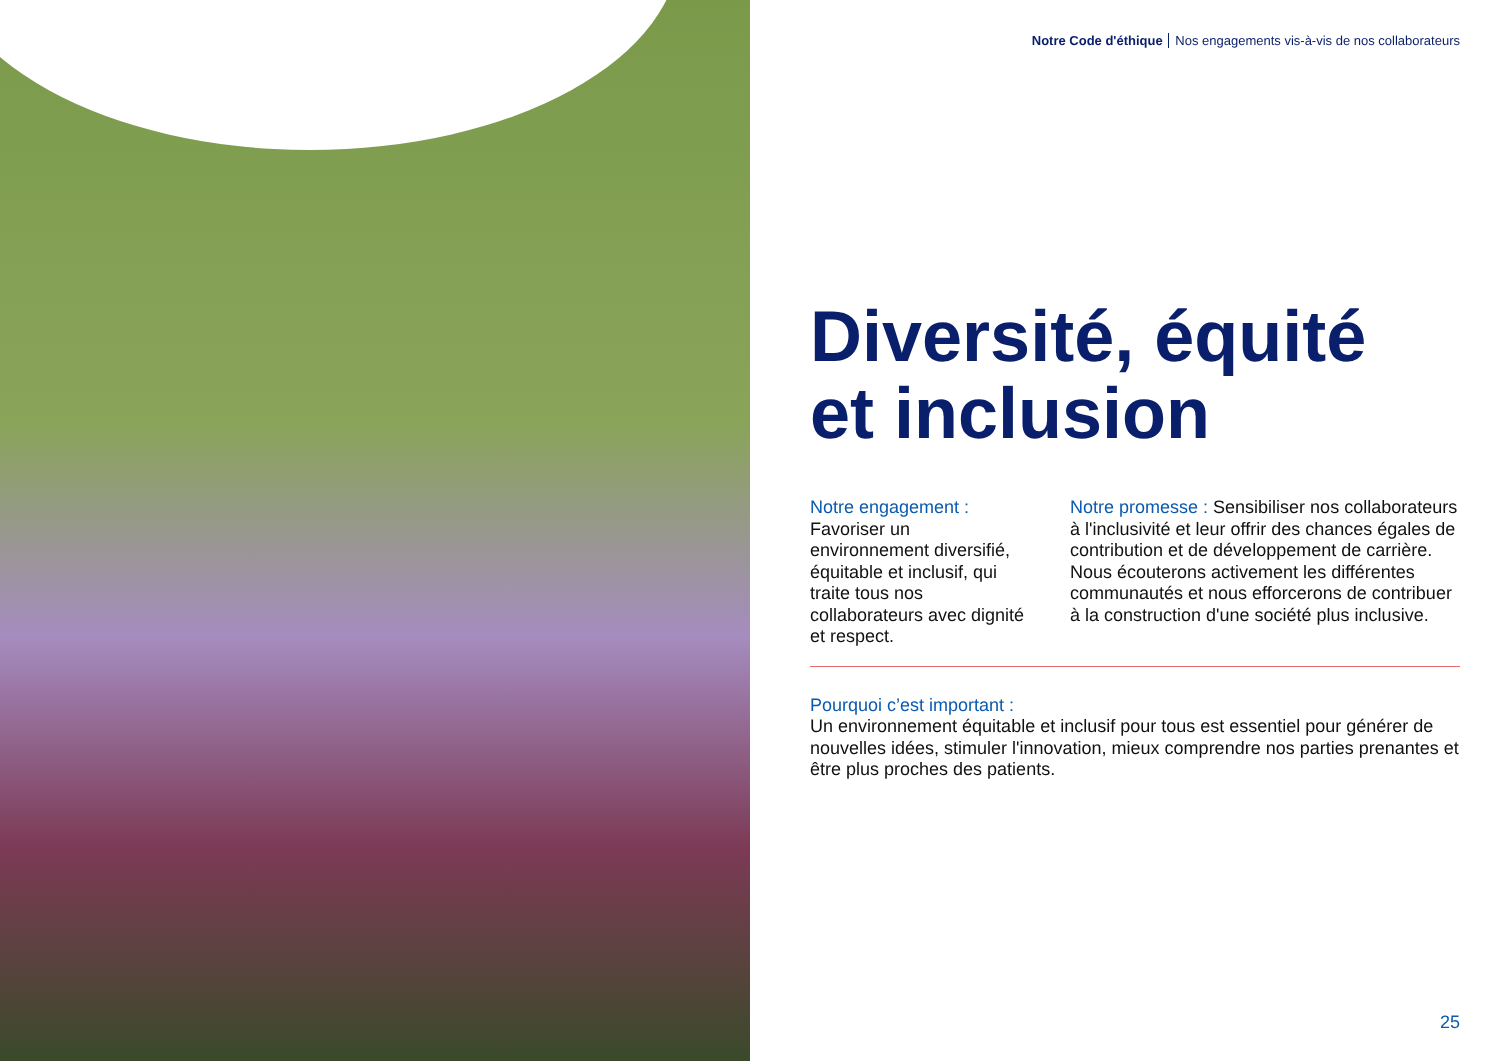Notre Code d'éthique Nos engagements vis-à-vis de nos collaborateurs
Diversité, équité
et inclusion
Notre engagement :
Favoriser un environnement diversifié, équitable et inclusif, qui traite tous nos collaborateurs avec dignité et respect.
Notre promesse : Sensibiliser nos collaborateurs à l'inclusivité et leur offrir des chances égales de contribution et de développement de carrière. Nous écouterons activement les différentes communautés et nous efforcerons de contribuer à la construction d'une société plus inclusive.
Pourquoi c’est important :
Un environnement équitable et inclusif pour tous est essentiel pour générer de nouvelles idées, stimuler l'innovation, mieux comprendre nos parties prenantes et être plus proches des patients.
25